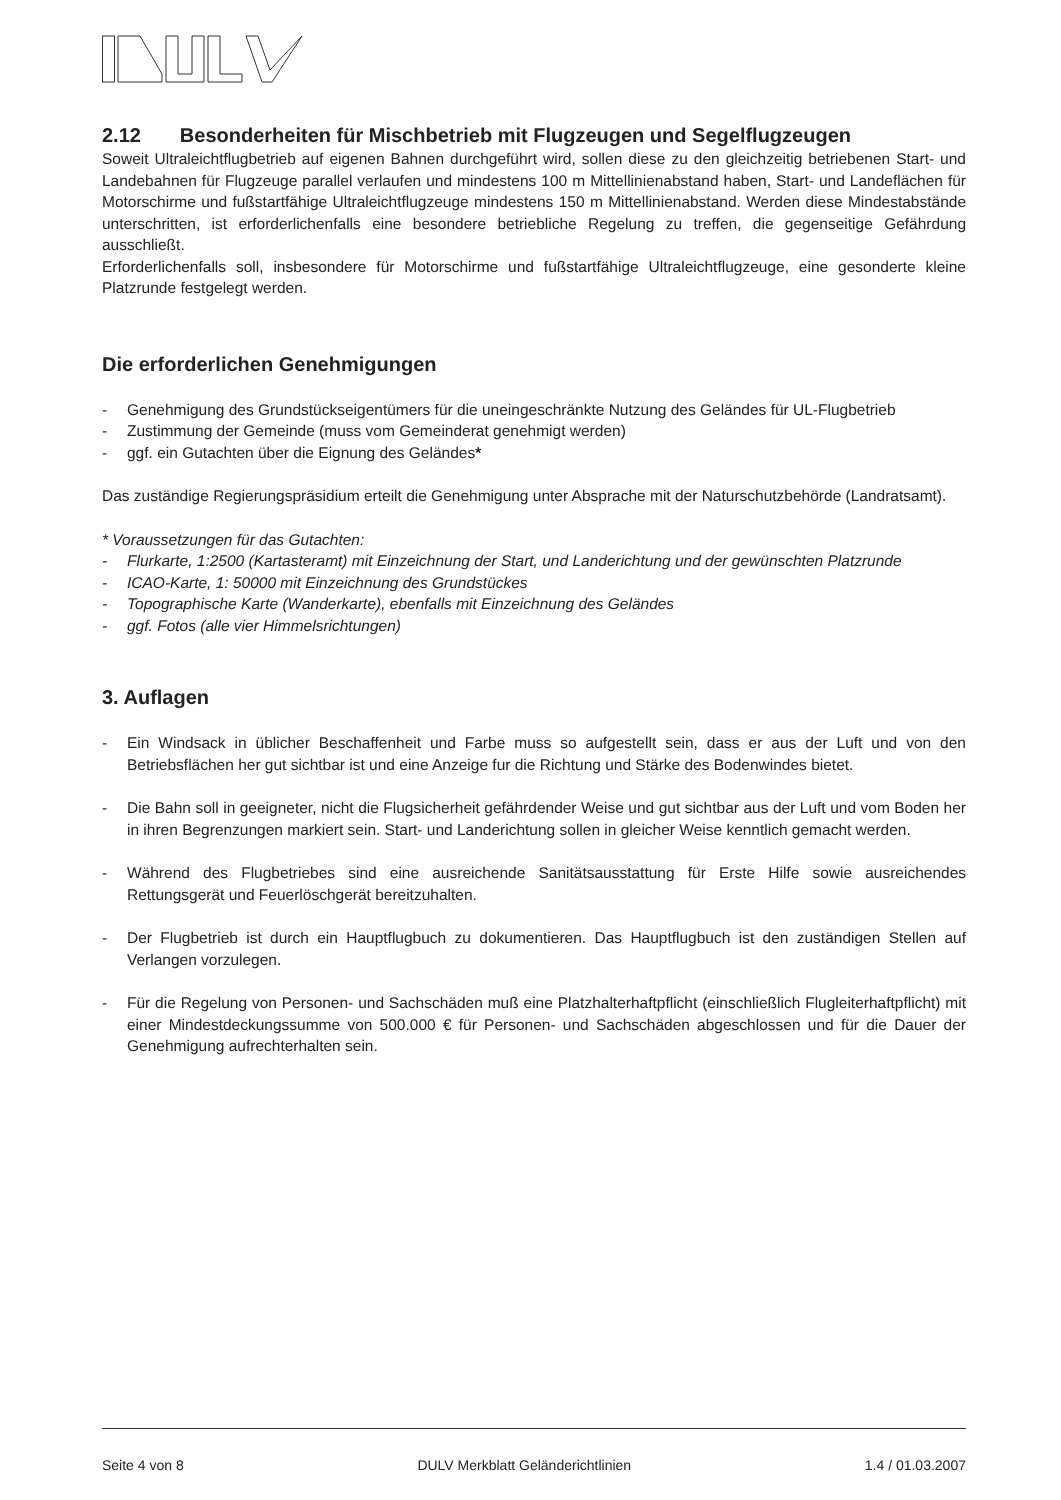2.12 Besonderheiten für Mischbetrieb mit Flugzeugen und Segelflugzeugen
Soweit Ultraleichtflugbetrieb auf eigenen Bahnen durchgeführt wird, sollen diese zu den gleichzeitig betriebenen Start- und Landebahnen für Flugzeuge parallel verlaufen und mindestens 100 m Mittellinienabstand haben, Start- und Landeflächen für Motorschirme und fußstartfähige Ultraleichtflugzeuge mindestens 150 m Mittellinienabstand. Werden diese Mindestabstände unterschritten, ist erforderlichenfalls eine besondere betriebliche Regelung zu treffen, die gegenseitige Gefährdung ausschließt.
Erforderlichenfalls soll, insbesondere für Motorschirme und fußstartfähige Ultraleichtflugzeuge, eine gesonderte kleine Platzrunde festgelegt werden.
Die erforderlichen Genehmigungen
- Genehmigung des Grundstückseigentümers für die uneingeschränkte Nutzung des Geländes für UL-Flugbetrieb
- Zustimmung der Gemeinde (muss vom Gemeinderat genehmigt werden)
- ggf. ein Gutachten über die Eignung des Geländes*
Das zuständige Regierungspräsidium erteilt die Genehmigung unter Absprache mit der Naturschutzbehörde (Landratsamt).
* Voraussetzungen für das Gutachten:
- Flurkarte, 1:2500 (Kartasteramt) mit Einzeichnung der Start, und Landerichtung und der gewünschten Platzrunde
- ICAO-Karte, 1: 50000 mit Einzeichnung des Grundstückes
- Topographische Karte (Wanderkarte), ebenfalls mit Einzeichnung des Geländes
- ggf. Fotos (alle vier Himmelsrichtungen)
3. Auflagen
- Ein Windsack in üblicher Beschaffenheit und Farbe muss so aufgestellt sein, dass er aus der Luft und von den Betriebsflächen her gut sichtbar ist und eine Anzeige fur die Richtung und Stärke des Bodenwindes bietet.
- Die Bahn soll in geeigneter, nicht die Flugsicherheit gefährdender Weise und gut sichtbar aus der Luft und vom Boden her in ihren Begrenzungen markiert sein. Start- und Landerichtung sollen in gleicher Weise kenntlich gemacht werden.
- Während des Flugbetriebes sind eine ausreichende Sanitätsausstattung für Erste Hilfe sowie ausreichendes Rettungsgerät und Feuerlöschgerät bereitzuhalten.
- Der Flugbetrieb ist durch ein Hauptflugbuch zu dokumentieren. Das Hauptflugbuch ist den zuständigen Stellen auf Verlangen vorzulegen.
- Für die Regelung von Personen- und Sachschäden muß eine Platzhalterhaftpflicht (einschließlich Flugleiterhaftpflicht) mit einer Mindestdeckungssumme von 500.000 € für Personen- und Sachschäden abgeschlossen und für die Dauer der Genehmigung aufrechterhalten sein.
Seite 4 von 8 DULV Merkblatt Geländerichtlinien 1.4 / 01.03.2007